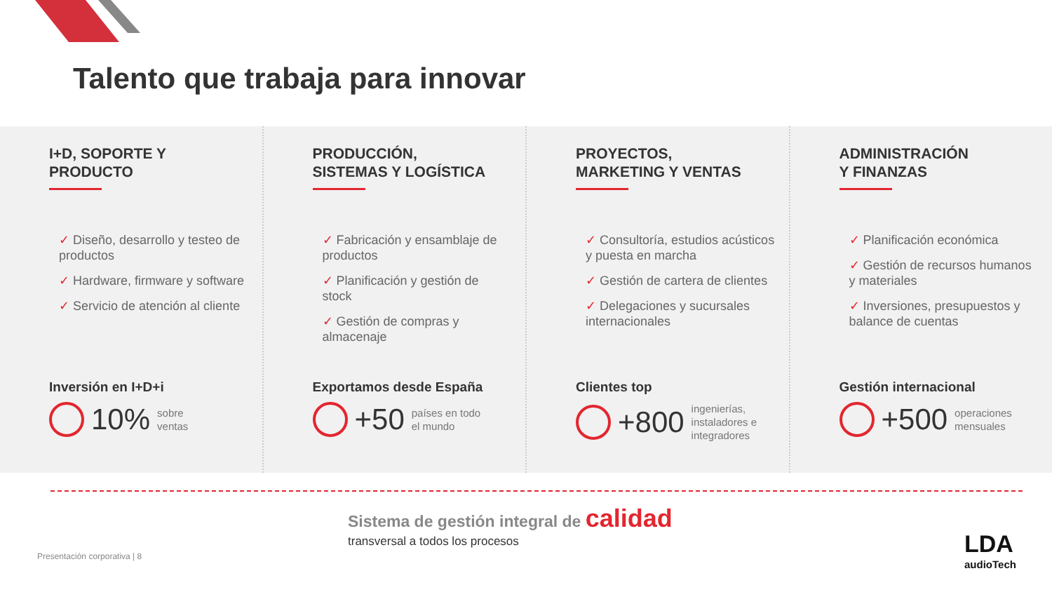Talento que trabaja para innovar
I+D, SOPORTE Y
PRODUCTO
✓ Diseño, desarrollo y testeo de productos
✓ Hardware, firmware y software
✓ Servicio de atención al cliente
Inversión en I+D+i
10% sobre
ventas
PRODUCCIÓN,
SISTEMAS Y LOGÍSTICA
✓ Fabricación y ensamblaje de productos
✓ Planificación y gestión de stock
✓ Gestión de compras y almacenaje
Exportamos desde España
+50 países en todo
el mundo
PROYECTOS,
MARKETING Y VENTAS
✓ Consultoría, estudios acústicos y puesta en marcha
✓ Gestión de cartera de clientes
✓ Delegaciones y sucursales internacionales
Clientes top
+800 ingenierías,
instaladores e
integradores
ADMINISTRACIÓN
Y FINANZAS
✓ Planificación económica
✓ Gestión de recursos humanos y materiales
✓ Inversiones, presupuestos y balance de cuentas
Gestión internacional
+500 operaciones
mensuales
Sistema de gestión integral de calidad
transversal a todos los procesos
Presentación corporativa | 8 LDA
audioTech